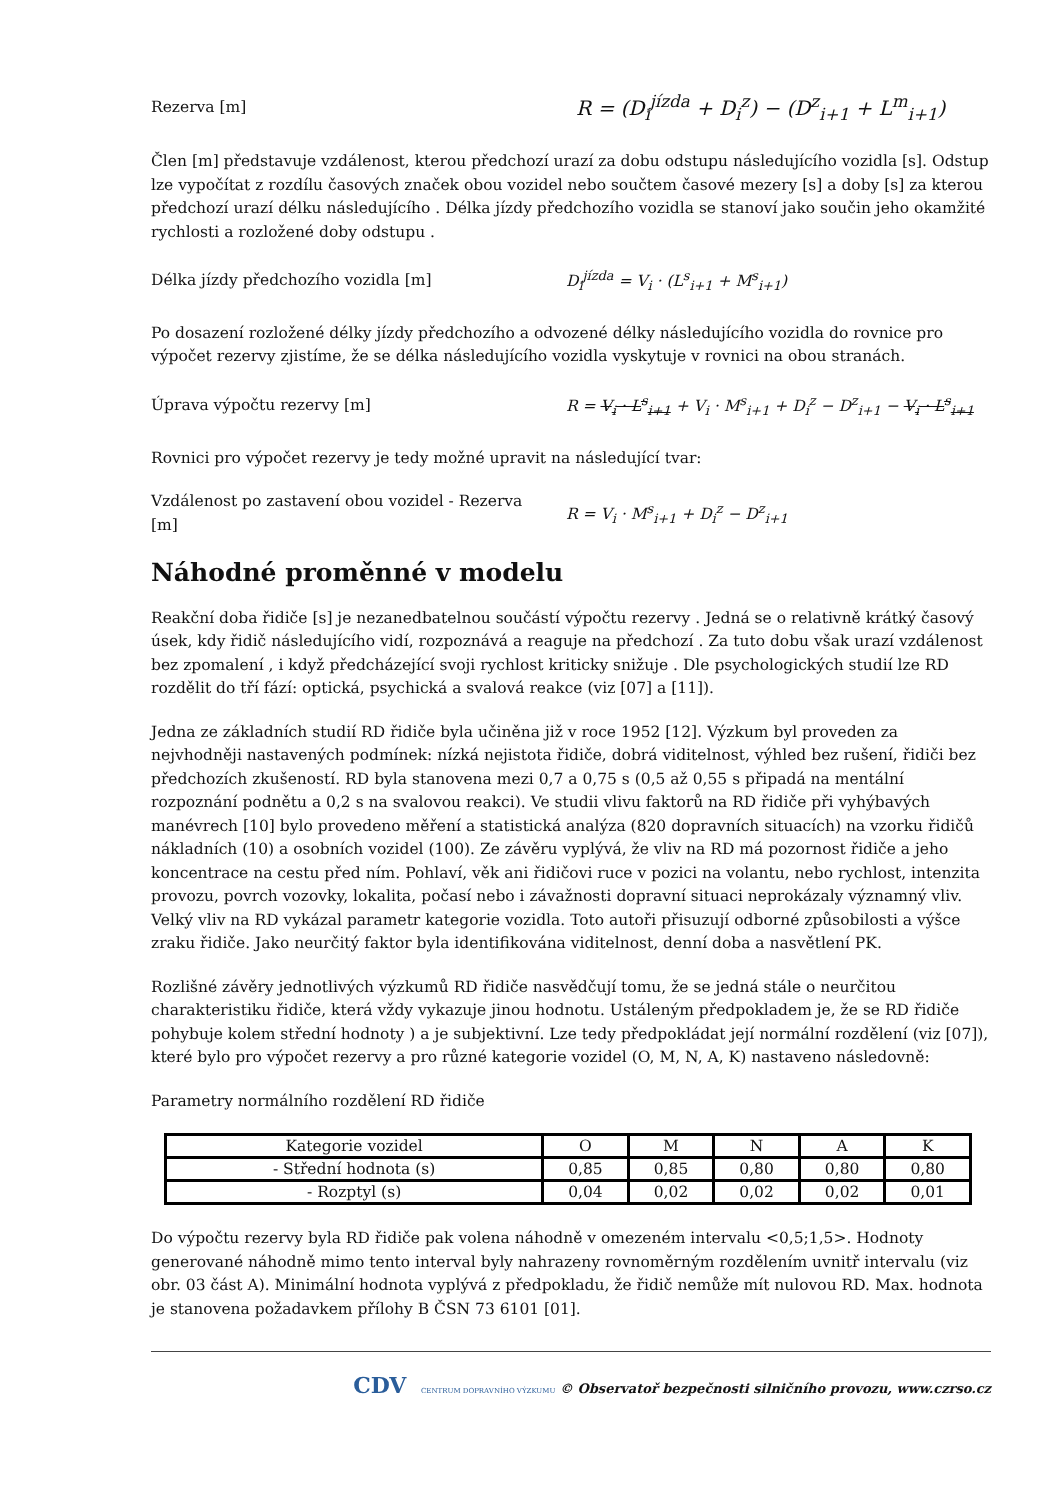Rezerva [m]
R = (D<sub>i</sub><sup>jízda</sup> + D<sub>i</sub><sup>z</sup>) − (D<sup>z</sup><sub>i+1</sub> + L<sup>m</sup><sub>i+1</sub>)
Člen [m] představuje vzdálenost, kterou předchozí urazí za dobu odstupu následujícího vozidla [s]. Odstup lze vypočítat z rozdílu časových značek obou vozidel nebo součtem časové mezery [s] a doby [s] za kterou předchozí urazí délku následujícího . Délka jízdy předchozího vozidla se stanoví jako součin jeho okamžité rychlosti a rozložené doby odstupu .
Délka jízdy předchozího vozidla [m] D<sub>i</sub><sup>jízda</sup> = V<sub>i</sub> · (L<sup>s</sup><sub>i+1</sub> + M<sup>s</sup><sub>i+1</sub>)
Po dosazení rozložené délky jízdy předchozího a odvozené délky následujícího vozidla do rovnice pro výpočet rezervy zjistíme, že se délka následujícího vozidla vyskytuje v rovnici na obou stranách.
Úprava výpočtu rezervy [m]
R = V<sub>i</sub> · L<sup>s</sup><sub>i+1</sub> + V<sub>i</sub> · M<sup>s</sup><sub>i+1</sub> + D<sub>i</sub><sup>z</sup> − D<sup>z</sup><sub>i+1</sub> − V<sub>i</sub> · L<sup>s</sup><sub>i+1</sub>
Rovnici pro výpočet rezervy je tedy možné upravit na následující tvar:
Vzdálenost po zastavení obou vozidel - Rezerva [m]
R = V<sub>i</sub> · M<sup>s</sup><sub>i+1</sub> + D<sub>i</sub><sup>z</sup> − D<sup>z</sup><sub>i+1</sub>
Náhodné proměnné v modelu
Reakční doba řidiče [s] je nezanedbatelnou součástí výpočtu rezervy . Jedná se o relativně krátký časový úsek, kdy řidič následujícího vidí, rozpoznává a reaguje na předchozí . Za tuto dobu však urazí vzdálenost bez zpomalení , i když předcházející svoji rychlost kriticky snižuje . Dle psychologických studií lze RD rozdělit do tří fází: optická, psychická a svalová reakce (viz [07] a [11]).
Jedna ze základních studií RD řidiče byla učiněna již v roce 1952 [12]. Výzkum byl proveden za nejvhodněji nastavených podmínek: nízká nejistota řidiče, dobrá viditelnost, výhled bez rušení, řidiči bez předchozích zkušeností. RD byla stanovena mezi 0,7 a 0,75 s (0,5 až 0,55 s připadá na mentální rozpoznání podnětu a 0,2 s na svalovou reakci). Ve studii vlivu faktorů na RD řidiče při vyhýbavých manévrech [10] bylo provedeno měření a statistická analýza (820 dopravních situacích) na vzorku řidičů nákladních (10) a osobních vozidel (100). Ze závěru vyplývá, že vliv na RD má pozornost řidiče a jeho koncentrace na cestu před ním. Pohlaví, věk ani řidičovi ruce v pozici na volantu, nebo rychlost, intenzita provozu, povrch vozovky, lokalita, počasí nebo i závažnosti dopravní situaci neprokázaly významný vliv. Velký vliv na RD vykázal parametr kategorie vozidla. Toto autoři přisuzují odborné způsobilosti a výšce zraku řidiče. Jako neurčitý faktor byla identifikována viditelnost, denní doba a nasvětlení PK.
Rozlišné závěry jednotlivých výzkumů RD řidiče nasvědčují tomu, že se jedná stále o neurčitou charakteristiku řidiče, která vždy vykazuje jinou hodnotu. Ustáleným předpokladem je, že se RD řidiče pohybuje kolem střední hodnoty ) a je subjektivní. Lze tedy předpokládat její normální rozdělení (viz [07]), které bylo pro výpočet rezervy a pro různé kategorie vozidel (O, M, N, A, K) nastaveno následovně:
Parametry normálního rozdělení RD řidiče
| Kategorie vozidel | O | M | N | A | K |
| - Střední hodnota (s) | 0,85 | 0,85 | 0,80 | 0,80 | 0,80 |
| - Rozptyl (s) | 0,04 | 0,02 | 0,02 | 0,02 | 0,01 |
Do výpočtu rezervy byla RD řidiče pak volena náhodně v omezeném intervalu <0,5;1,5>. Hodnoty generované náhodně mimo tento interval byly nahrazeny rovnoměrným rozdělením uvnitř intervalu (viz obr. 03 část A). Minimální hodnota vyplývá z předpokladu, že řidič nemůže mít nulovou RD. Max. hodnota je stanovena požadavkem přílohy B ČSN 73 6101 [01].
CDV CENTRUM DOPRAVNÍHO VÝZKUMU © Observatoř bezpečnosti silničního provozu, www.czrso.cz